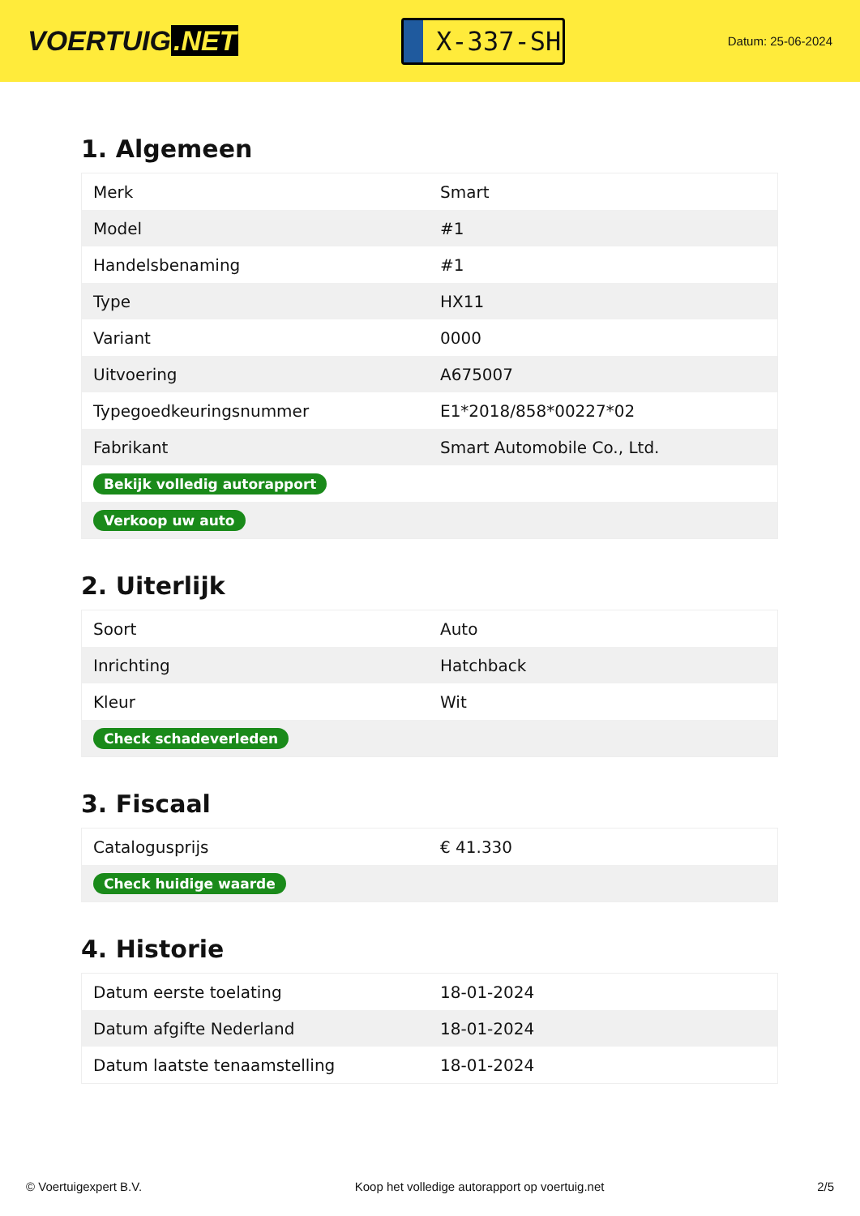VOERTUIG.NET
X-337-SH
Datum: 25-06-2024
1. Algemeen
| Merk | Smart |
| Model | #1 |
| Handelsbenaming | #1 |
| Type | HX11 |
| Variant | 0000 |
| Uitvoering | A675007 |
| Typegoedkeuringsnummer | E1*2018/858*00227*02 |
| Fabrikant | Smart Automobile Co., Ltd. |
| Bekijk volledig autorapport | |
| Verkoop uw auto | |
2. Uiterlijk
| Soort | Auto |
| Inrichting | Hatchback |
| Kleur | Wit |
| Check schadeverleden | |
3. Fiscaal
| Catalogusprijs | € 41.330 |
| Check huidige waarde | |
4. Historie
| Datum eerste toelating | 18-01-2024 |
| Datum afgifte Nederland | 18-01-2024 |
| Datum laatste tenaamstelling | 18-01-2024 |
© Voertuigexpert B.V. Koop het volledige autorapport op voertuig.net 2/5